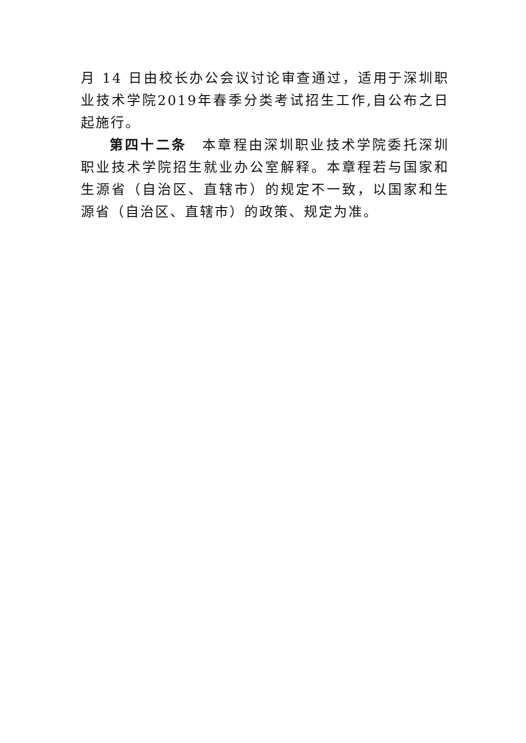月 14 日由校长办公会议讨论审查通过，适用于深圳职业技术学院2019年春季分类考试招生工作,自公布之日起施行。
第四十二条　本章程由深圳职业技术学院委托深圳职业技术学院招生就业办公室解释。本章程若与国家和生源省（自治区、直辖市）的规定不一致，以国家和生源省（自治区、直辖市）的政策、规定为准。